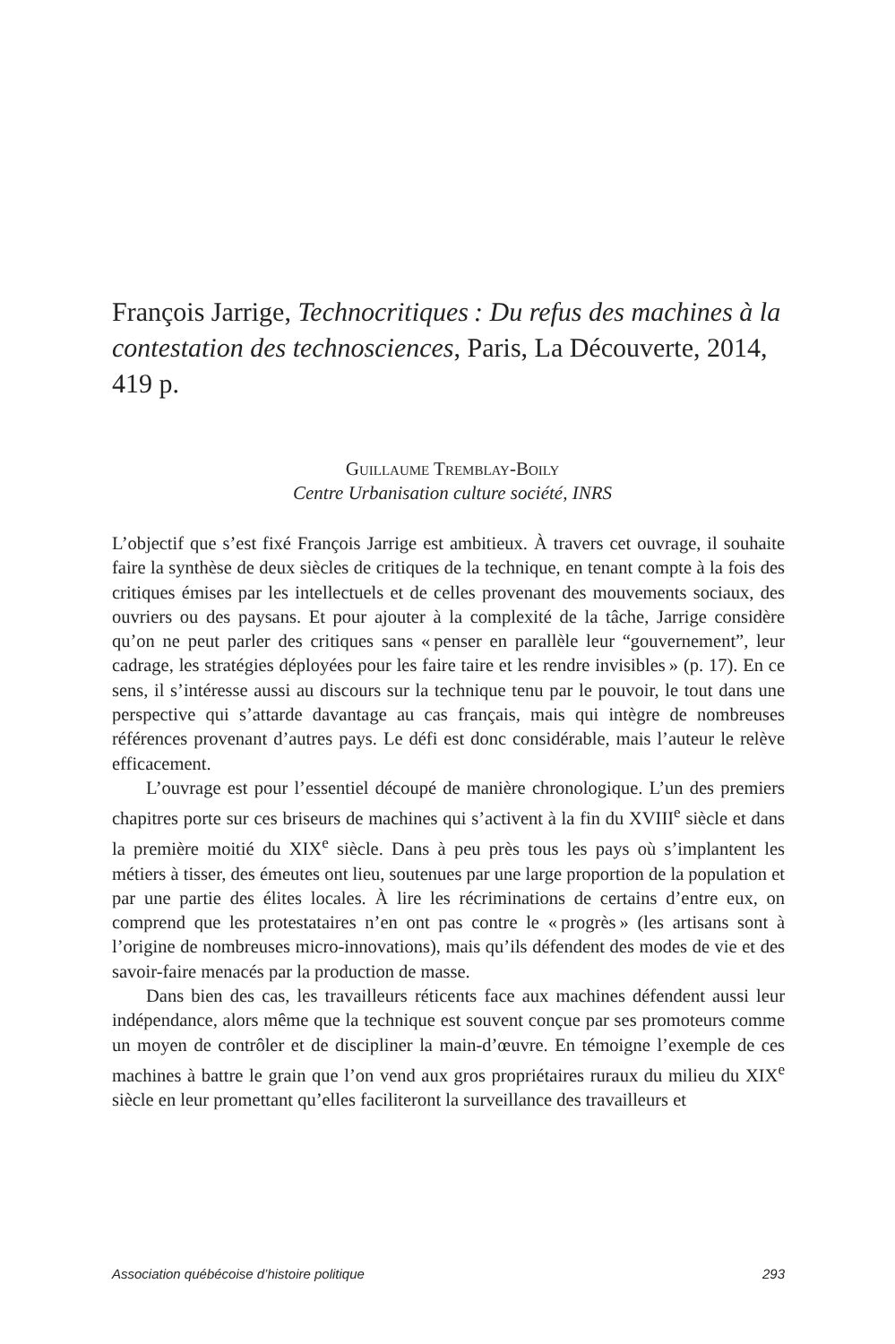François Jarrige, Technocritiques : Du refus des machines à la contestation des technosciences, Paris, La Découverte, 2014, 419 p.
Guillaume Tremblay-Boily
Centre Urbanisation culture société, INRS
L’objectif que s’est fixé François Jarrige est ambitieux. À travers cet ouvrage, il souhaite faire la synthèse de deux siècles de critiques de la technique, en tenant compte à la fois des critiques émises par les intellectuels et de celles provenant des mouvements sociaux, des ouvriers ou des paysans. Et pour ajouter à la complexité de la tâche, Jarrige considère qu’on ne peut parler des critiques sans « penser en parallèle leur “gouvernement”, leur cadrage, les stratégies déployées pour les faire taire et les rendre invisibles » (p. 17). En ce sens, il s’intéresse aussi au discours sur la technique tenu par le pouvoir, le tout dans une perspective qui s’attarde davantage au cas français, mais qui intègre de nombreuses références provenant d’autres pays. Le défi est donc considérable, mais l’auteur le relève efficacement.
L’ouvrage est pour l’essentiel découpé de manière chronologique. L’un des premiers chapitres porte sur ces briseurs de machines qui s’activent à la fin du XVIII<sup>e</sup> siècle et dans la première moitié du XIX<sup>e</sup> siècle. Dans à peu près tous les pays où s’implantent les métiers à tisser, des émeutes ont lieu, soutenues par une large proportion de la population et par une partie des élites locales. À lire les récriminations de certains d’entre eux, on comprend que les protestataires n’en ont pas contre le « progrès » (les artisans sont à l’origine de nombreuses micro-innovations), mais qu’ils défendent des modes de vie et des savoir-faire menacés par la production de masse.
Dans bien des cas, les travailleurs réticents face aux machines défendent aussi leur indépendance, alors même que la technique est souvent conçue par ses promoteurs comme un moyen de contrôler et de discipliner la main-d’œuvre. En témoigne l’exemple de ces machines à battre le grain que l’on vend aux gros propriétaires ruraux du milieu du XIX<sup>e</sup> siècle en leur promettant qu’elles faciliteront la surveillance des travailleurs et
Association québécoise d’histoire politique 293